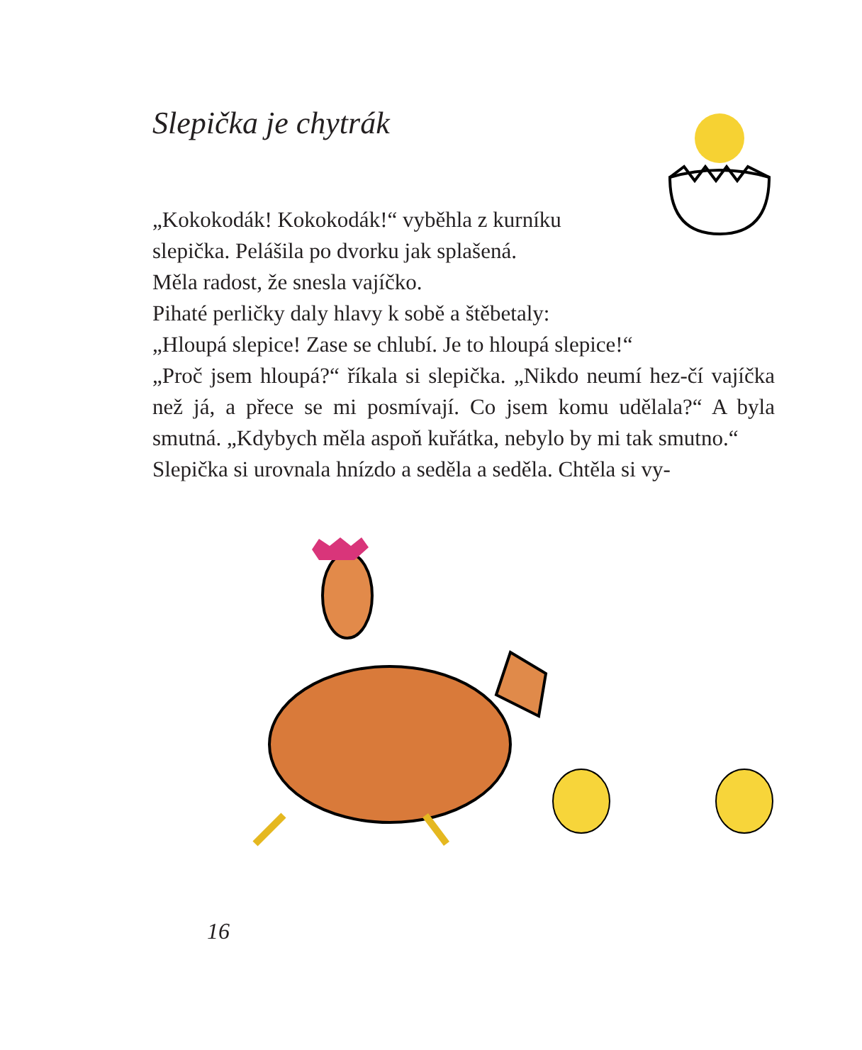Slepička je chytrák
„Kokokodák! Kokokodák!“ vyběhla z kurníku
slepička. Pelášila po dvorku jak splašená.
Měla radost, že snesla vajíčko.
Pihaté perličky daly hlavy k sobě a štěbetaly:
„Hloupá slepice! Zase se chlubí. Je to hloupá slepice!“
„Proč jsem hloupá?“ říkala si slepička. „Nikdo neumí hez-čí vajíčka než já, a přece se mi posmívají. Co jsem komu udělala?“ A byla smutná. „Kdybych měla aspoň kuřátka, nebylo by mi tak smutno.“
Slepička si urovnala hnízdo a seděla a seděla. Chtěla si vy-
16